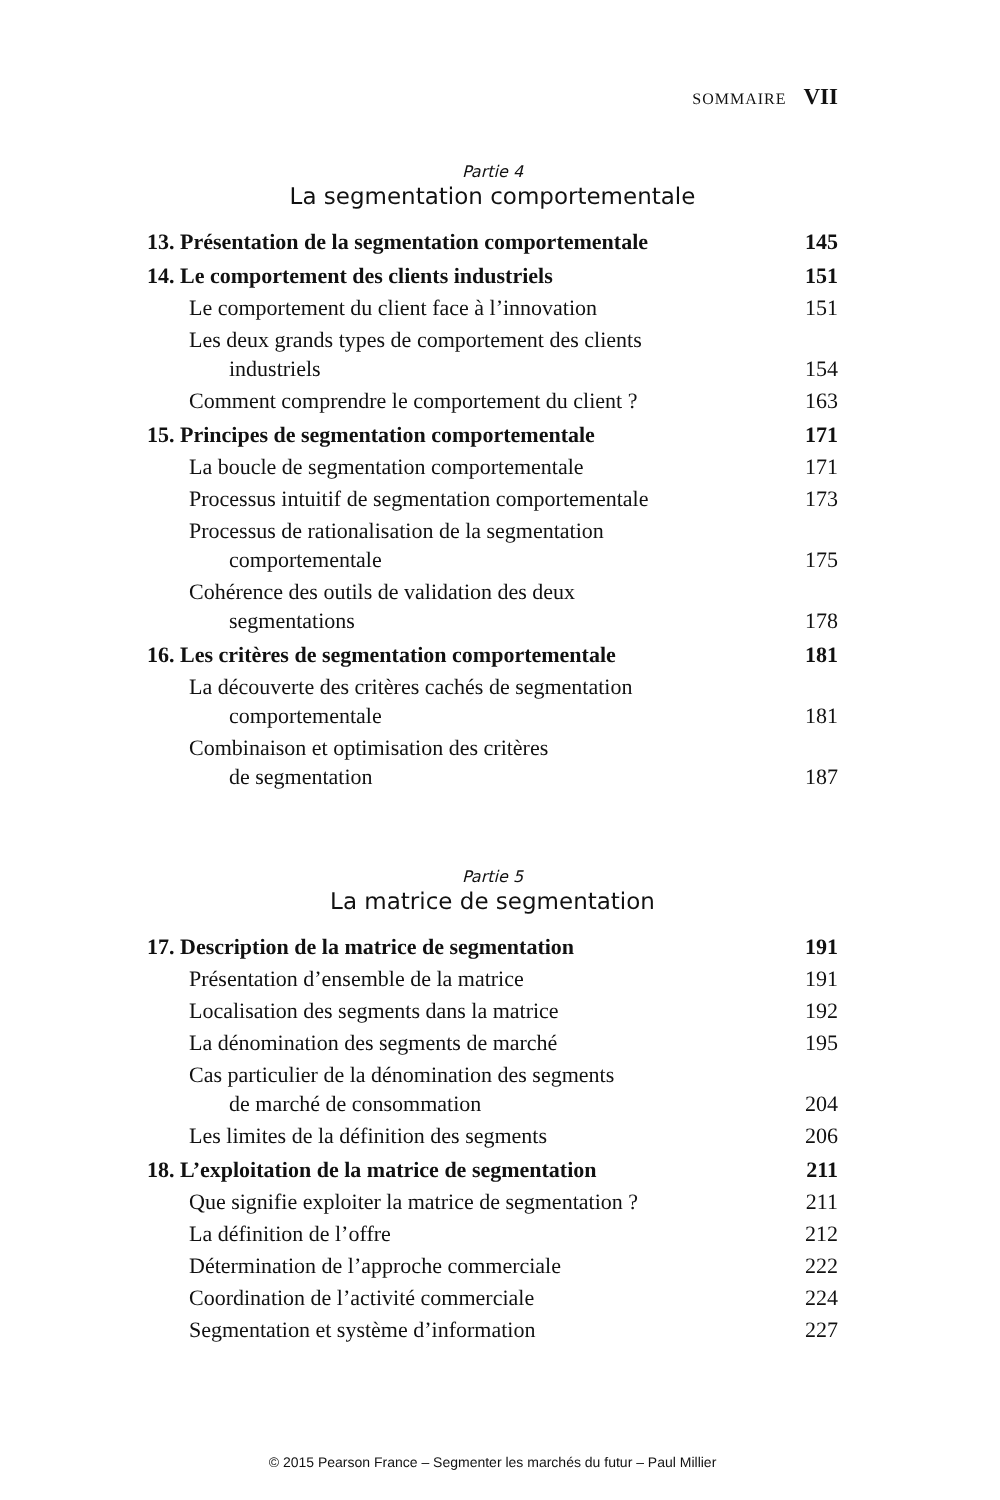SOMMAIRE VII
Partie 4
La segmentation comportementale
13. Présentation de la segmentation comportementale 145
14. Le comportement des clients industriels 151
Le comportement du client face à l’innovation 151
Les deux grands types de comportement des clients
industriels 154
Comment comprendre le comportement du client ? 163
15. Principes de segmentation comportementale 171
La boucle de segmentation comportementale 171
Processus intuitif de segmentation comportementale 173
Processus de rationalisation de la segmentation
comportementale 175
Cohérence des outils de validation des deux
segmentations 178
16. Les critères de segmentation comportementale 181
La découverte des critères cachés de segmentation
comportementale 181
Combinaison et optimisation des critères
de segmentation 187
Partie 5
La matrice de segmentation
17. Description de la matrice de segmentation 191
Présentation d’ensemble de la matrice 191
Localisation des segments dans la matrice 192
La dénomination des segments de marché 195
Cas particulier de la dénomination des segments
de marché de consommation 204
Les limites de la définition des segments 206
18. L’exploitation de la matrice de segmentation 211
Que signifie exploiter la matrice de segmentation ? 211
La définition de l’offre 212
Détermination de l’approche commerciale 222
Coordination de l’activité commerciale 224
Segmentation et système d’information 227
© 2015 Pearson France – Segmenter les marchés du futur – Paul Millier